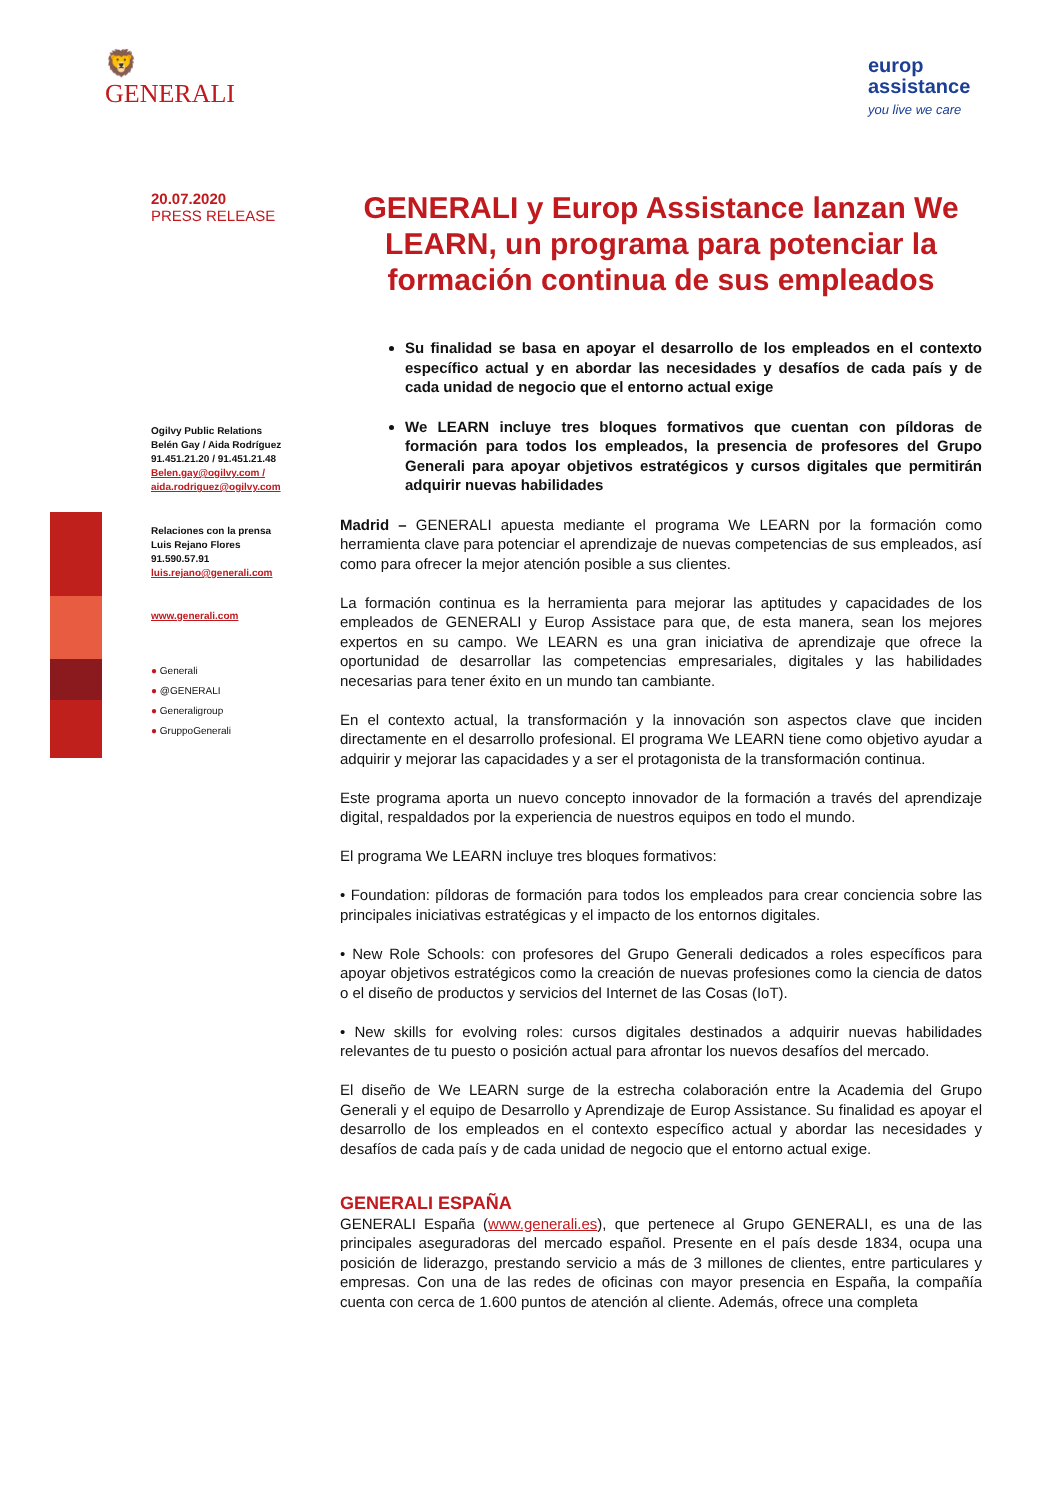🦁
GENERALI
europ
assistance
you live we care
20.07.2020
PRESS RELEASE
Ogilvy Public Relations
Belén Gay / Aida Rodríguez
91.451.21.20 / 91.451.21.48
Belen.gay@ogilvy.com /
aida.rodriguez@ogilvy.com
Relaciones con la prensa
Luis Rejano Flores
91.590.57.91
luis.rejano@generali.com
www.generali.com
● Generali
● @GENERALI
● Generaligroup
● GruppoGenerali
GENERALI y Europ Assistance lanzan We LEARN, un programa para potenciar la formación continua de sus empleados
Su finalidad se basa en apoyar el desarrollo de los empleados en el contexto específico actual y en abordar las necesidades y desafíos de cada país y de cada unidad de negocio que el entorno actual exige
We LEARN incluye tres bloques formativos que cuentan con píldoras de formación para todos los empleados, la presencia de profesores del Grupo Generali para apoyar objetivos estratégicos y cursos digitales que permitirán adquirir nuevas habilidades
Madrid – GENERALI apuesta mediante el programa We LEARN por la formación como herramienta clave para potenciar el aprendizaje de nuevas competencias de sus empleados, así como para ofrecer la mejor atención posible a sus clientes.
La formación continua es la herramienta para mejorar las aptitudes y capacidades de los empleados de GENERALI y Europ Assistace para que, de esta manera, sean los mejores expertos en su campo. We LEARN es una gran iniciativa de aprendizaje que ofrece la oportunidad de desarrollar las competencias empresariales, digitales y las habilidades necesarias para tener éxito en un mundo tan cambiante.
En el contexto actual, la transformación y la innovación son aspectos clave que inciden directamente en el desarrollo profesional. El programa We LEARN tiene como objetivo ayudar a adquirir y mejorar las capacidades y a ser el protagonista de la transformación continua.
Este programa aporta un nuevo concepto innovador de la formación a través del aprendizaje digital, respaldados por la experiencia de nuestros equipos en todo el mundo.
El programa We LEARN incluye tres bloques formativos:
• Foundation: píldoras de formación para todos los empleados para crear conciencia sobre las principales iniciativas estratégicas y el impacto de los entornos digitales.
• New Role Schools: con profesores del Grupo Generali dedicados a roles específicos para apoyar objetivos estratégicos como la creación de nuevas profesiones como la ciencia de datos o el diseño de productos y servicios del Internet de las Cosas (IoT).
• New skills for evolving roles: cursos digitales destinados a adquirir nuevas habilidades relevantes de tu puesto o posición actual para afrontar los nuevos desafíos del mercado.
El diseño de We LEARN surge de la estrecha colaboración entre la Academia del Grupo Generali y el equipo de Desarrollo y Aprendizaje de Europ Assistance. Su finalidad es apoyar el desarrollo de los empleados en el contexto específico actual y abordar las necesidades y desafíos de cada país y de cada unidad de negocio que el entorno actual exige.
GENERALI ESPAÑA
GENERALI España (www.generali.es), que pertenece al Grupo GENERALI, es una de las principales aseguradoras del mercado español. Presente en el país desde 1834, ocupa una posición de liderazgo, prestando servicio a más de 3 millones de clientes, entre particulares y empresas. Con una de las redes de oficinas con mayor presencia en España, la compañía cuenta con cerca de 1.600 puntos de atención al cliente. Además, ofrece una completa